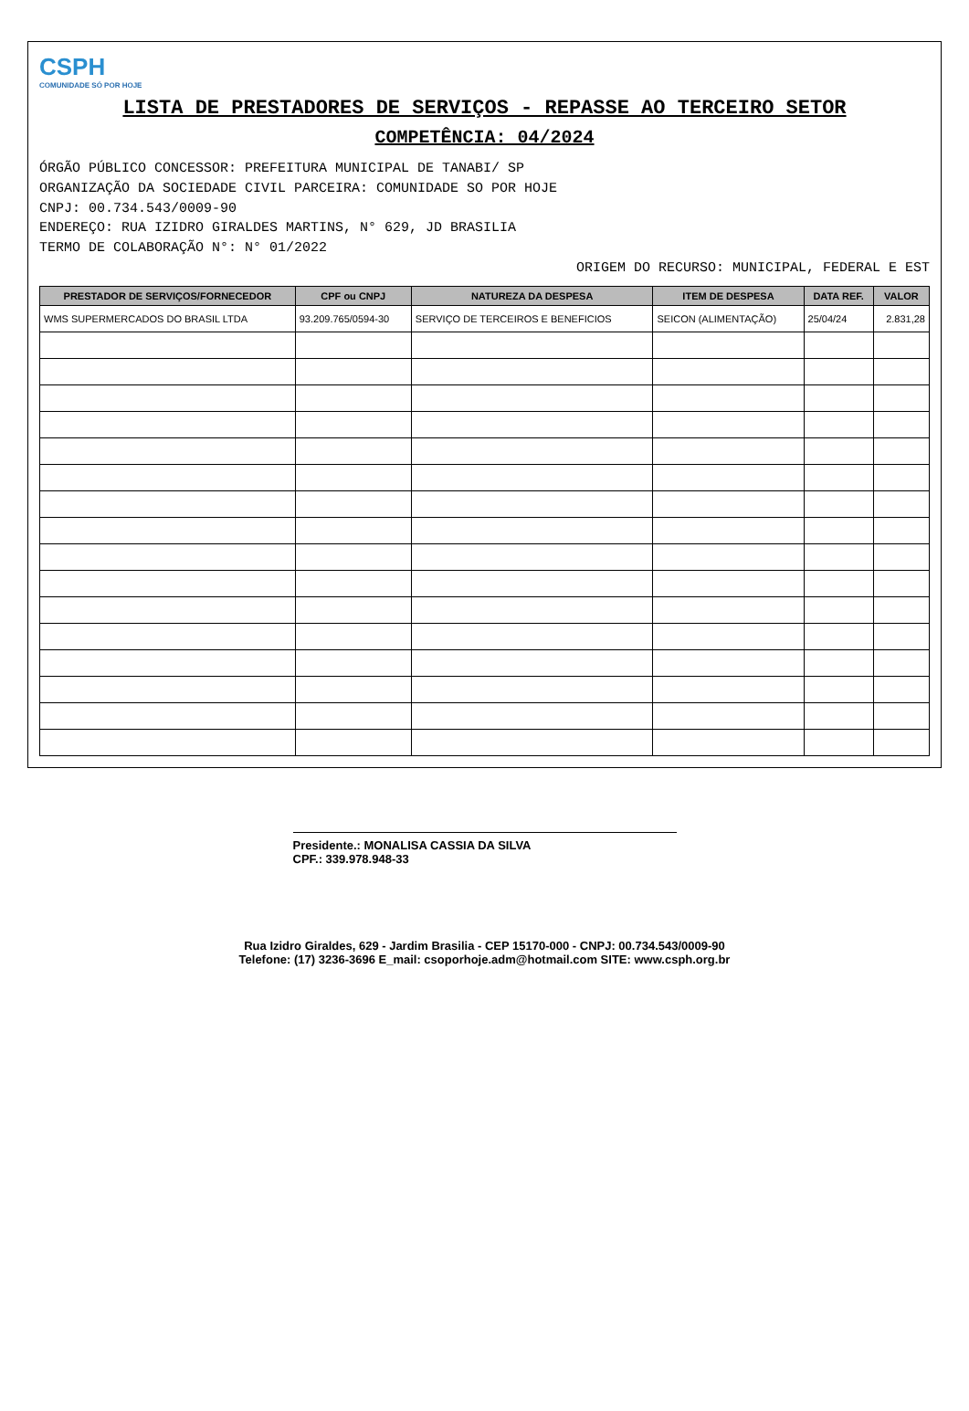CSPH
COMUNIDADE SÓ POR HOJE
LISTA DE PRESTADORES DE SERVIÇOS - REPASSE AO TERCEIRO SETOR
COMPETÊNCIA: 04/2024
ÓRGÃO PÚBLICO CONCESSOR: PREFEITURA MUNICIPAL DE TANABI/ SP
ORGANIZAÇÃO DA SOCIEDADE CIVIL PARCEIRA: COMUNIDADE SO POR HOJE
CNPJ: 00.734.543/0009-90
ENDEREÇO: RUA IZIDRO GIRALDES MARTINS, N° 629, JD BRASILIA
TERMO DE COLABORAÇÃO N°: N° 01/2022
ORIGEM DO RECURSO: MUNICIPAL, FEDERAL E EST
| PRESTADOR DE SERVIÇOS/FORNECEDOR | CPF ou CNPJ | NATUREZA DA DESPESA | ITEM DE DESPESA | DATA REF. | VALOR |
| --- | --- | --- | --- | --- | --- |
| WMS SUPERMERCADOS DO BRASIL LTDA | 93.209.765/0594-30 | SERVIÇO DE TERCEIROS E BENEFICIOS | SEICON (ALIMENTAÇÃO) | 25/04/24 | 2.831,28 |
Presidente.: MONALISA CASSIA DA SILVA
CPF.: 339.978.948-33
Rua Izidro Giraldes, 629 - Jardim Brasilia - CEP 15170-000 - CNPJ: 00.734.543/0009-90
Telefone: (17) 3236-3696 E_mail: csoporhoje.adm@hotmail.com SITE: www.csph.org.br